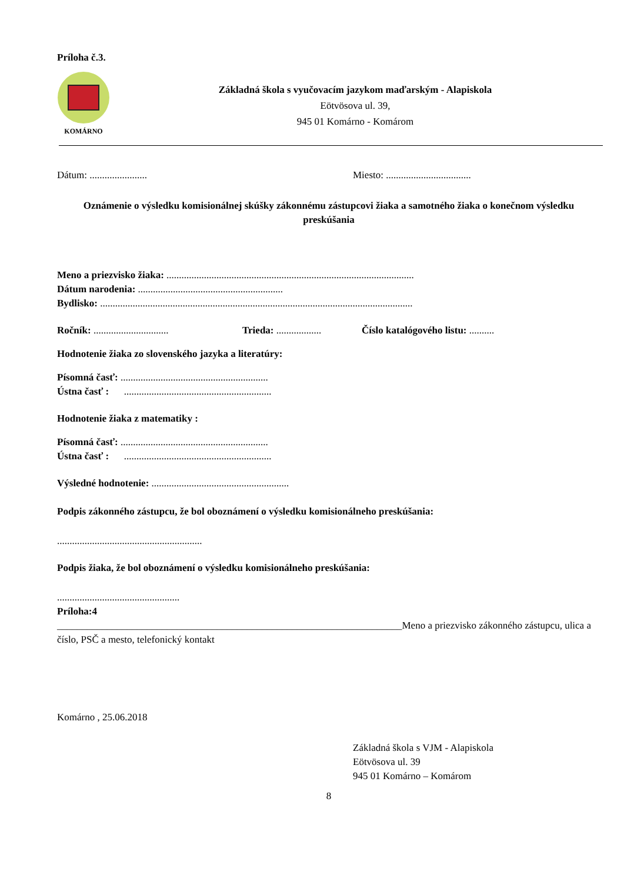Príloha č.3.
KOMÁRNO
Základná škola s vyučovacím jazykom maďarským - Alapiskola
Eötvösova ul. 39,
945 01 Komárno - Komárom
Dátum: ....................... Miesto: ..................................
Oznámenie o výsledku komisionálnej skúšky zákonnému zástupcovi žiaka a samotného žiaka o konečnom výsledku preskúšania
Meno a priezvisko žiaka: ...................................................................................................
Dátum narodenia: ..........................................................
Bydlisko: .............................................................................................................................
Ročník: .............................. Trieda: .................. Číslo katalógového listu: ..........
Hodnotenie žiaka zo slovenského jazyka a literatúry:
Písomná časť: ...........................................................
Ústna časť : ...........................................................
Hodnotenie žiaka z matematiky :
Písomná časť: ...........................................................
Ústna časť : ...........................................................
Výsledné hodnotenie: .......................................................
Podpis zákonného zástupcu, že bol oboznámení o výsledku komisionálneho preskúšania:
..........................................................
Podpis žiaka, že bol oboznámení o výsledku komisionálneho preskúšania:
.................................................
Príloha:4
_____________________________________________________________________Meno a priezvisko zákonného zástupcu, ulica a číslo, PSČ a mesto, telefonický kontakt
Komárno , 25.06.2018
Základná škola s VJM - Alapiskola
Eötvösova ul. 39
945 01 Komárno – Komárom
8